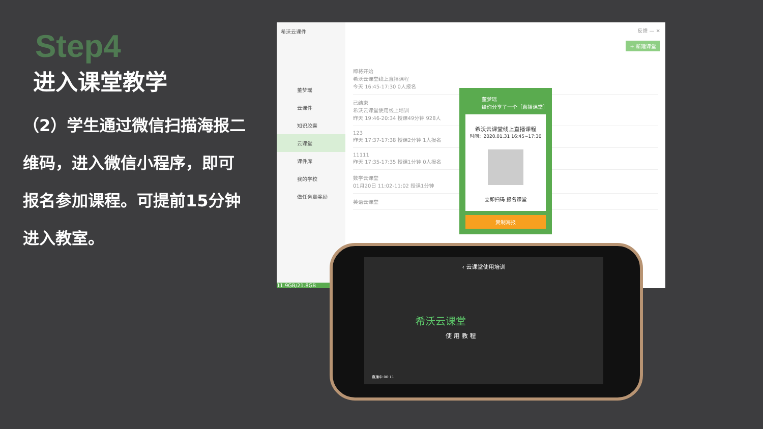Step4
进入课堂教学
（2）学生通过微信扫描海报二维码，进入微信小程序，即可报名参加课程。可提前15分钟进入教室。
希沃云课件
董梦瑶
云课件
知识胶囊
云课堂
课件库
我的学校
做任务赢奖励
反馈 — ✕
+ 新建课堂
即将开始
希沃云课堂线上直播课程
今天 16:45-17:30 0人报名
已结束
希沃云课堂使用线上培训
昨天 19:46-20:34 授课49分钟 928人
123
昨天 17:37-17:38 授课2分钟 1人报名
11111
昨天 17:35-17:35 授课1分钟 0人报名
数学云课堂
01月20日 11:02-11:02 授课1分钟
英语云课堂
11.9GB/21.8GB
董梦瑶
给你分享了一个［直播课堂］
希沃云课堂线上直播课程
时间：2020.01.31 16:45~17:30
立即扫码 报名课堂
复制海报
‹ 云课堂使用培训
希沃云课堂
使 用 教 程
直播中 00:11